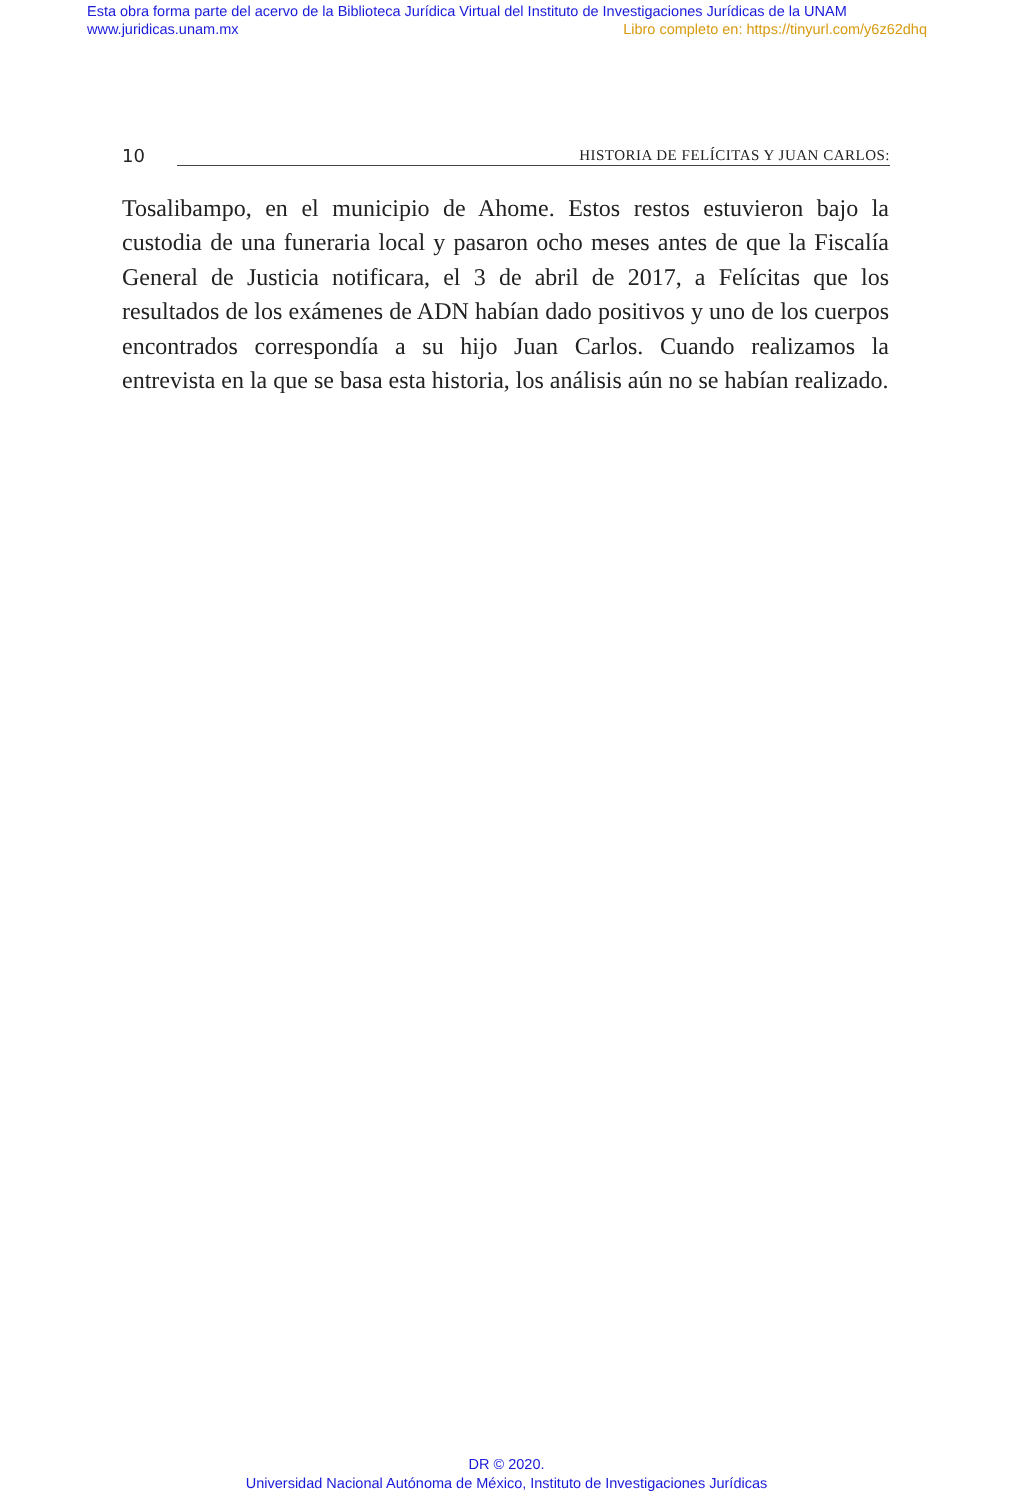Esta obra forma parte del acervo de la Biblioteca Jurídica Virtual del Instituto de Investigaciones Jurídicas de la UNAM
www.juridicas.unam.mx Libro completo en: https://tinyurl.com/y6z62dhq
10 HISTORIA DE FELÍCITAS Y JUAN CARLOS:
Tosalibampo, en el municipio de Ahome. Estos restos estuvieron bajo la custodia de una funeraria local y pasaron ocho meses antes de que la Fiscalía General de Justicia notificara, el 3 de abril de 2017, a Felícitas que los resultados de los exámenes de ADN habían dado positivos y uno de los cuerpos encontrados correspondía a su hijo Juan Carlos. Cuando realizamos la entrevista en la que se basa esta historia, los análisis aún no se habían realizado.
DR © 2020.
Universidad Nacional Autónoma de México, Instituto de Investigaciones Jurídicas